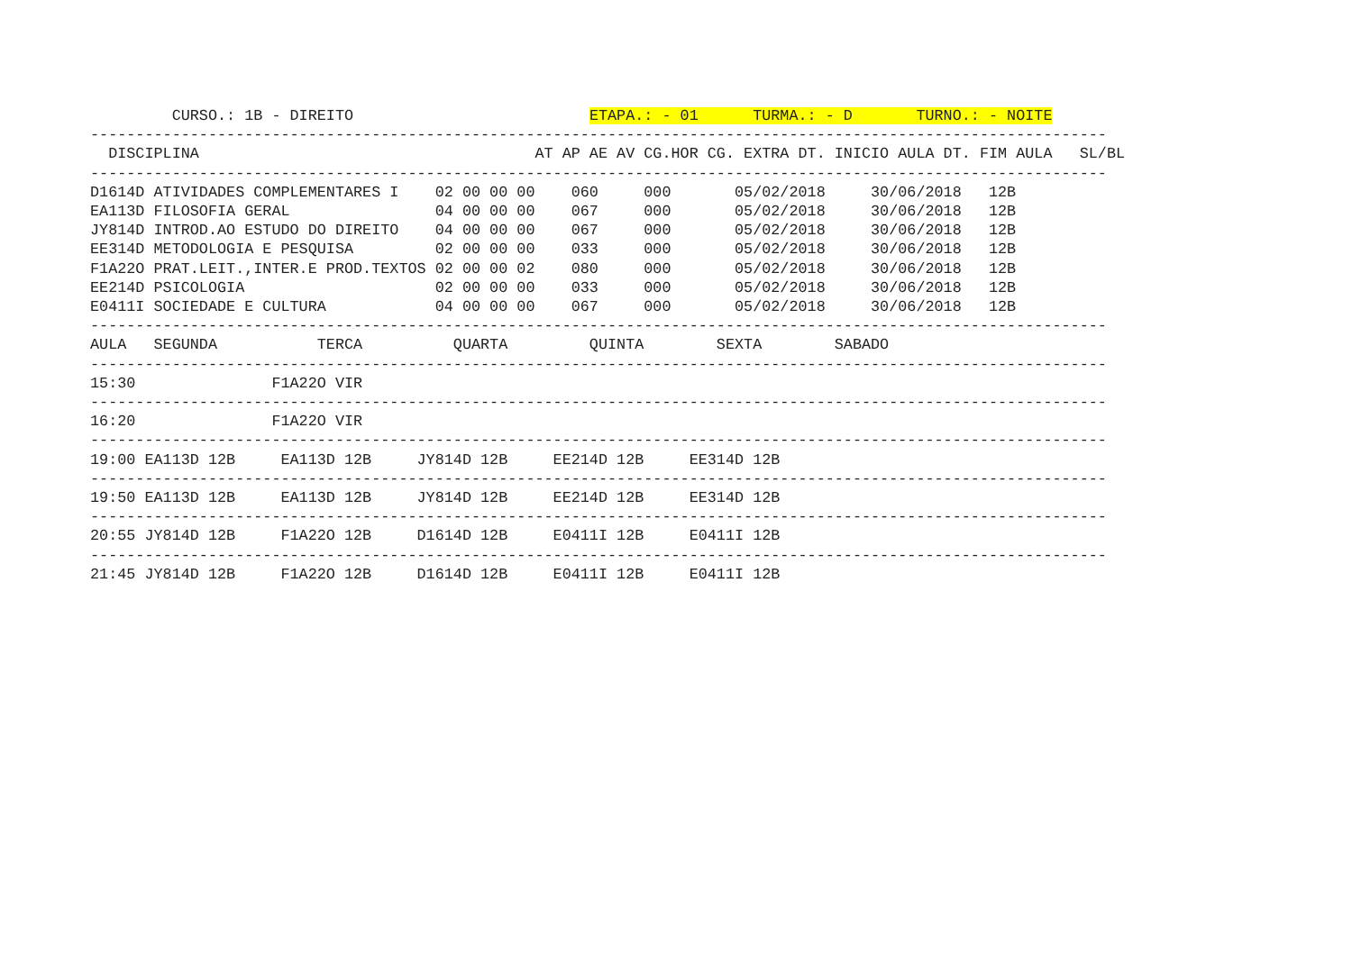CURSO.: 1B - DIREITO                          ETAPA.: - 01      TURMA.: - D       TURNO.: - NOITE
----------------------------------------------------------------------------------------------------------------
  DISCIPLINA                                     AT AP AE AV CG.HOR CG. EXTRA DT. INICIO AULA DT. FIM AULA   SL/BL
----------------------------------------------------------------------------------------------------------------
D1614D ATIVIDADES COMPLEMENTARES I    02 00 00 00    060     000       05/02/2018     30/06/2018   12B
EA113D FILOSOFIA GERAL                04 00 00 00    067     000       05/02/2018     30/06/2018   12B
JY814D INTROD.AO ESTUDO DO DIREITO    04 00 00 00    067     000       05/02/2018     30/06/2018   12B
EE314D METODOLOGIA E PESQUISA         02 00 00 00    033     000       05/02/2018     30/06/2018   12B
F1A22O PRAT.LEIT.,INTER.E PROD.TEXTOS 02 00 00 02    080     000       05/02/2018     30/06/2018   12B
EE214D PSICOLOGIA                     02 00 00 00    033     000       05/02/2018     30/06/2018   12B
E0411I SOCIEDADE E CULTURA            04 00 00 00    067     000       05/02/2018     30/06/2018   12B
----------------------------------------------------------------------------------------------------------------
AULA   SEGUNDA           TERCA          QUARTA         QUINTA        SEXTA        SABADO
----------------------------------------------------------------------------------------------------------------
15:30               F1A22O VIR
----------------------------------------------------------------------------------------------------------------
16:20               F1A22O VIR
----------------------------------------------------------------------------------------------------------------
19:00 EA113D 12B     EA113D 12B     JY814D 12B     EE214D 12B     EE314D 12B
----------------------------------------------------------------------------------------------------------------
19:50 EA113D 12B     EA113D 12B     JY814D 12B     EE214D 12B     EE314D 12B
----------------------------------------------------------------------------------------------------------------
20:55 JY814D 12B     F1A22O 12B     D1614D 12B     E0411I 12B     E0411I 12B
----------------------------------------------------------------------------------------------------------------
21:45 JY814D 12B     F1A22O 12B     D1614D 12B     E0411I 12B     E0411I 12B